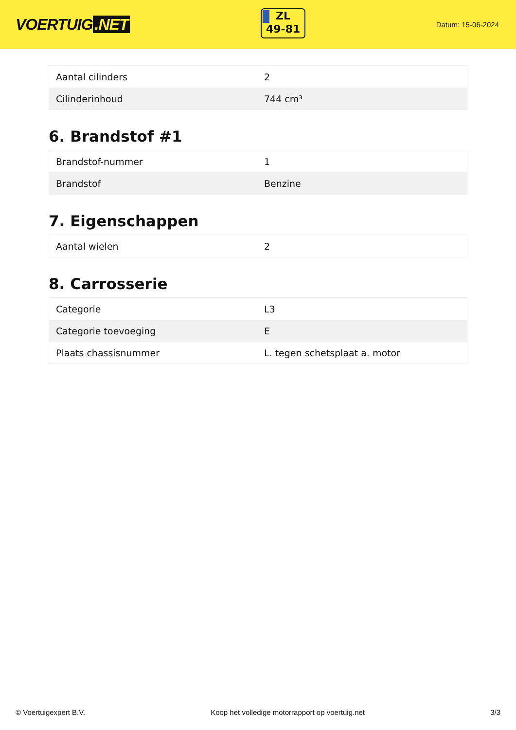VOERTUIG.NET
ZL
49-81
Datum: 15-06-2024
| Aantal cilinders | 2 |
| Cilinderinhoud | 744 cm³ |
6. Brandstof #1
| Brandstof-nummer | 1 |
| Brandstof | Benzine |
7. Eigenschappen
| Aantal wielen | 2 |
8. Carrosserie
| Categorie | L3 |
| Categorie toevoeging | E |
| Plaats chassisnummer | L. tegen schetsplaat a. motor |
© Voertuigexpert B.V. Koop het volledige motorrapport op voertuig.net 3/3